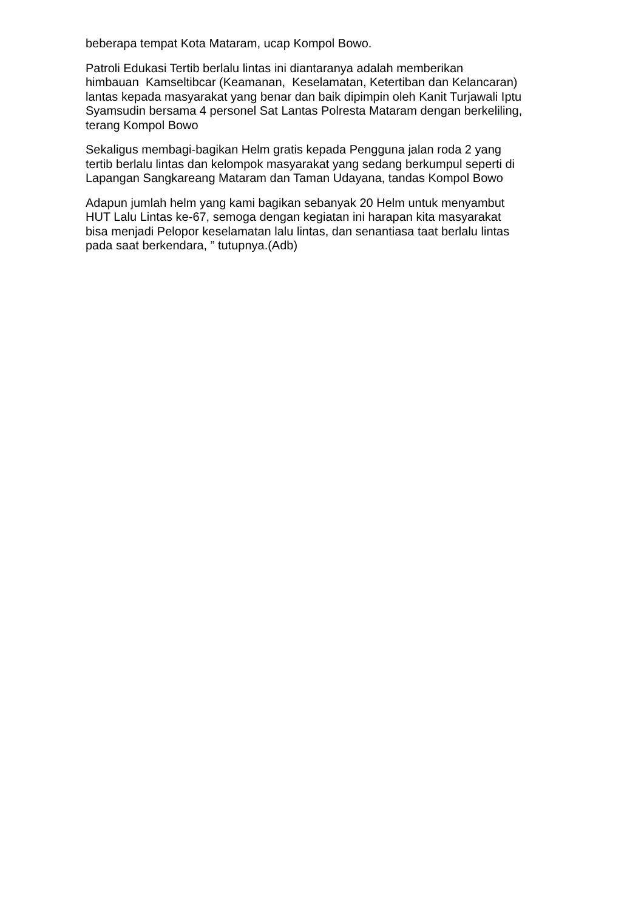beberapa tempat Kota Mataram, ucap Kompol Bowo.
Patroli Edukasi Tertib berlalu lintas ini diantaranya adalah memberikan
himbauan Kamseltibcar (Keamanan, Keselamatan, Ketertiban dan Kelancaran)
lantas kepada masyarakat yang benar dan baik dipimpin oleh Kanit Turjawali Iptu
Syamsudin bersama 4 personel Sat Lantas Polresta Mataram dengan berkeliling,
terang Kompol Bowo
Sekaligus membagi-bagikan Helm gratis kepada Pengguna jalan roda 2 yang
tertib berlalu lintas dan kelompok masyarakat yang sedang berkumpul seperti di
Lapangan Sangkareang Mataram dan Taman Udayana, tandas Kompol Bowo
Adapun jumlah helm yang kami bagikan sebanyak 20 Helm untuk menyambut
HUT Lalu Lintas ke-67, semoga dengan kegiatan ini harapan kita masyarakat
bisa menjadi Pelopor keselamatan lalu lintas, dan senantiasa taat berlalu lintas
pada saat berkendara, ” tutupnya.(Adb)